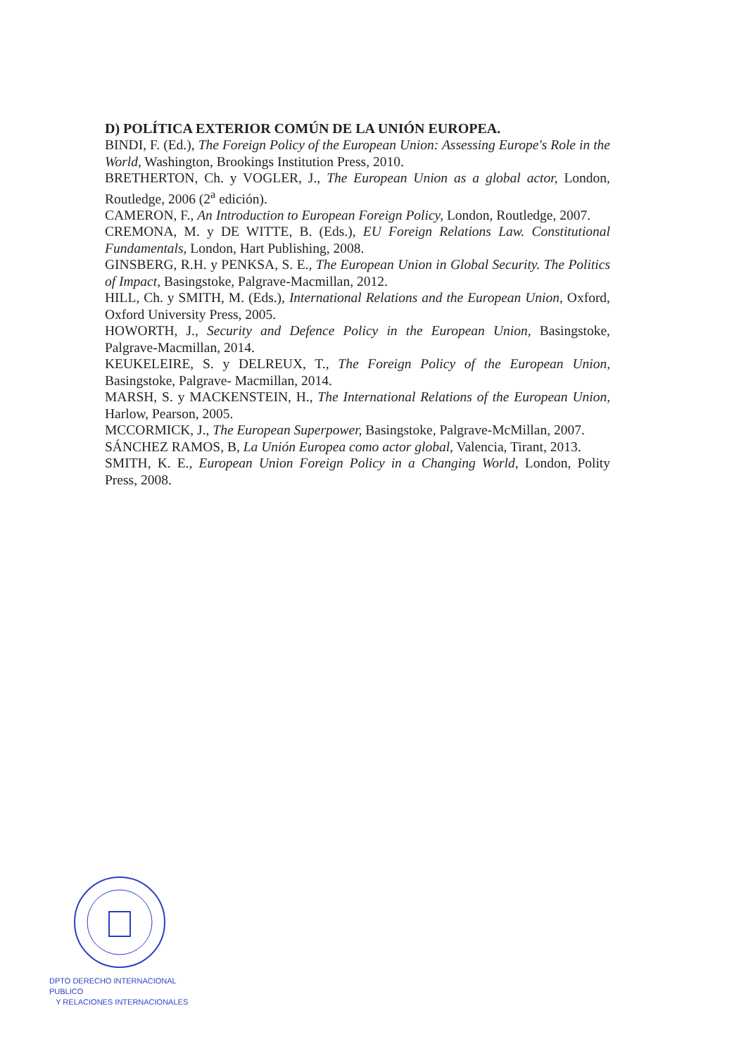D) POLÍTICA EXTERIOR COMÚN DE LA UNIÓN EUROPEA.
BINDI, F. (Ed.), The Foreign Policy of the European Union: Assessing Europe's Role in the World, Washington, Brookings Institution Press, 2010.
BRETHERTON, Ch. y VOGLER, J., The European Union as a global actor, London, Routledge, 2006 (2<sup>a</sup> edición).
CAMERON, F., An Introduction to European Foreign Policy, London, Routledge, 2007.
CREMONA, M. y DE WITTE, B. (Eds.), EU Foreign Relations Law. Constitutional Fundamentals, London, Hart Publishing, 2008.
GINSBERG, R.H. y PENKSA, S. E., The European Union in Global Security. The Politics of Impact, Basingstoke, Palgrave-Macmillan, 2012.
HILL, Ch. y SMITH, M. (Eds.), International Relations and the European Union, Oxford, Oxford University Press, 2005.
HOWORTH, J., Security and Defence Policy in the European Union, Basingstoke, Palgrave-Macmillan, 2014.
KEUKELEIRE, S. y DELREUX, T., The Foreign Policy of the European Union, Basingstoke, Palgrave- Macmillan, 2014.
MARSH, S. y MACKENSTEIN, H., The International Relations of the European Union, Harlow, Pearson, 2005.
MCCORMICK, J., The European Superpower, Basingstoke, Palgrave-McMillan, 2007.
SÁNCHEZ RAMOS, B, La Unión Europea como actor global, Valencia, Tirant, 2013.
SMITH, K. E., European Union Foreign Policy in a Changing World, London, Polity Press, 2008.
DPTO DERECHO INTERNACIONAL PUBLICO
Y RELACIONES INTERNACIONALES